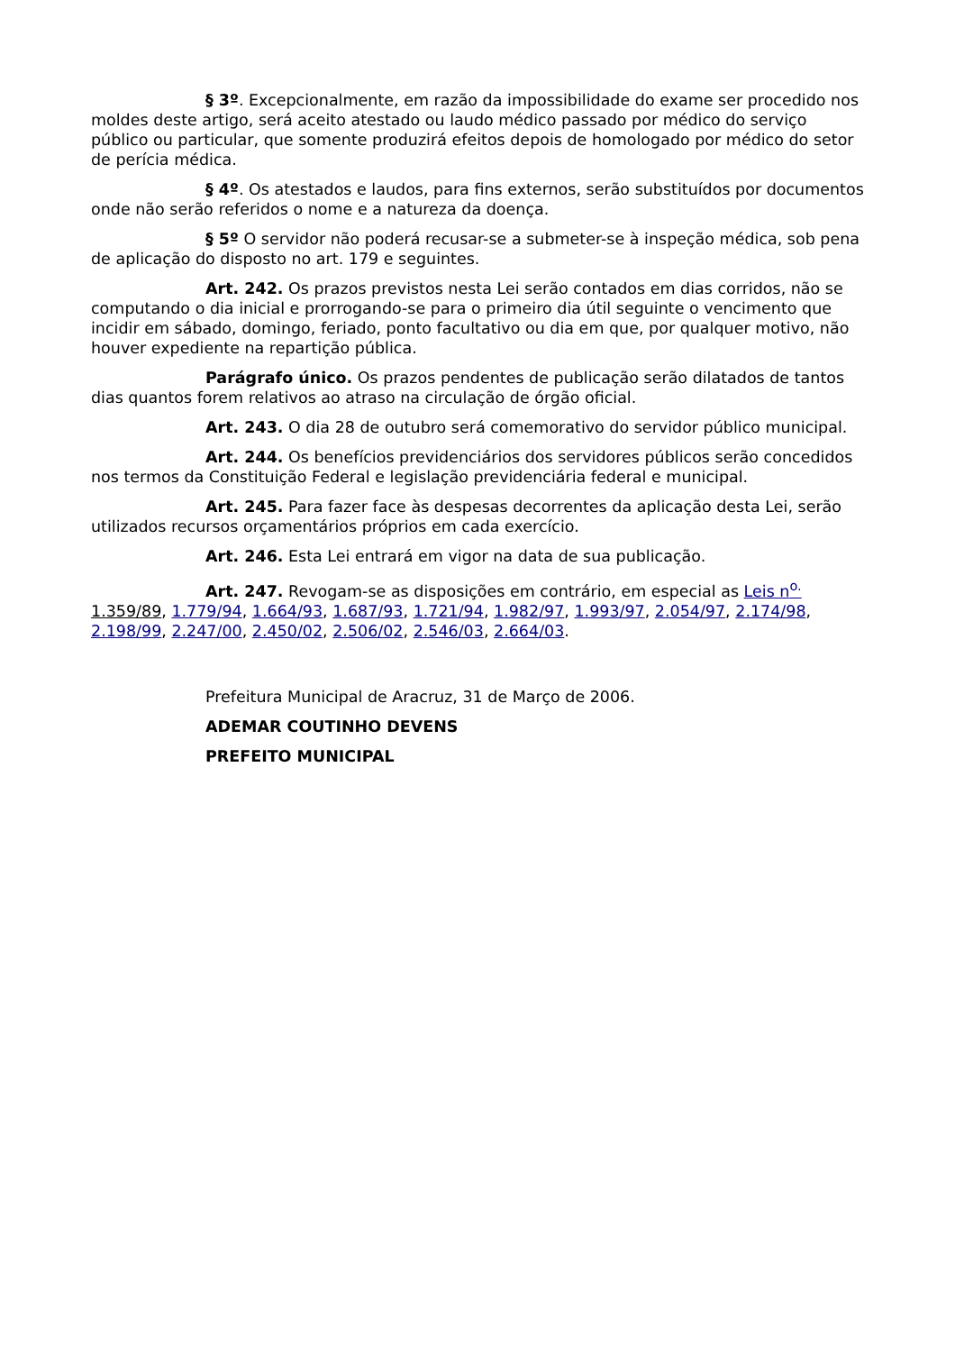§ 3º. Excepcionalmente, em razão da impossibilidade do exame ser procedido nos moldes deste artigo, será aceito atestado ou laudo médico passado por médico do serviço público ou particular, que somente produzirá efeitos depois de homologado por médico do setor de perícia médica.
§ 4º. Os atestados e laudos, para fins externos, serão substituídos por documentos onde não serão referidos o nome e a natureza da doença.
§ 5º O servidor não poderá recusar-se a submeter-se à inspeção médica, sob pena de aplicação do disposto no art. 179 e seguintes.
Art. 242. Os prazos previstos nesta Lei serão contados em dias corridos, não se computando o dia inicial e prorrogando-se para o primeiro dia útil seguinte o vencimento que incidir em sábado, domingo, feriado, ponto facultativo ou dia em que, por qualquer motivo, não houver expediente na repartição pública.
Parágrafo único. Os prazos pendentes de publicação serão dilatados de tantos dias quantos forem relativos ao atraso na circulação de órgão oficial.
Art. 243. O dia 28 de outubro será comemorativo do servidor público municipal.
Art. 244. Os benefícios previdenciários dos servidores públicos serão concedidos nos termos da Constituição Federal e legislação previdenciária federal e municipal.
Art. 245. Para fazer face às despesas decorrentes da aplicação desta Lei, serão utilizados recursos orçamentários próprios em cada exercício.
Art. 246. Esta Lei entrará em vigor na data de sua publicação.
Art. 247. Revogam-se as disposições em contrário, em especial as Leis n<sup>o.</sup> 1.359/89, 1.779/94, 1.664/93, 1.687/93, 1.721/94, 1.982/97, 1.993/97, 2.054/97, 2.174/98, 2.198/99, 2.247/00, 2.450/02, 2.506/02, 2.546/03, 2.664/03.
Prefeitura Municipal de Aracruz, 31 de Março de 2006.
ADEMAR COUTINHO DEVENS
PREFEITO MUNICIPAL